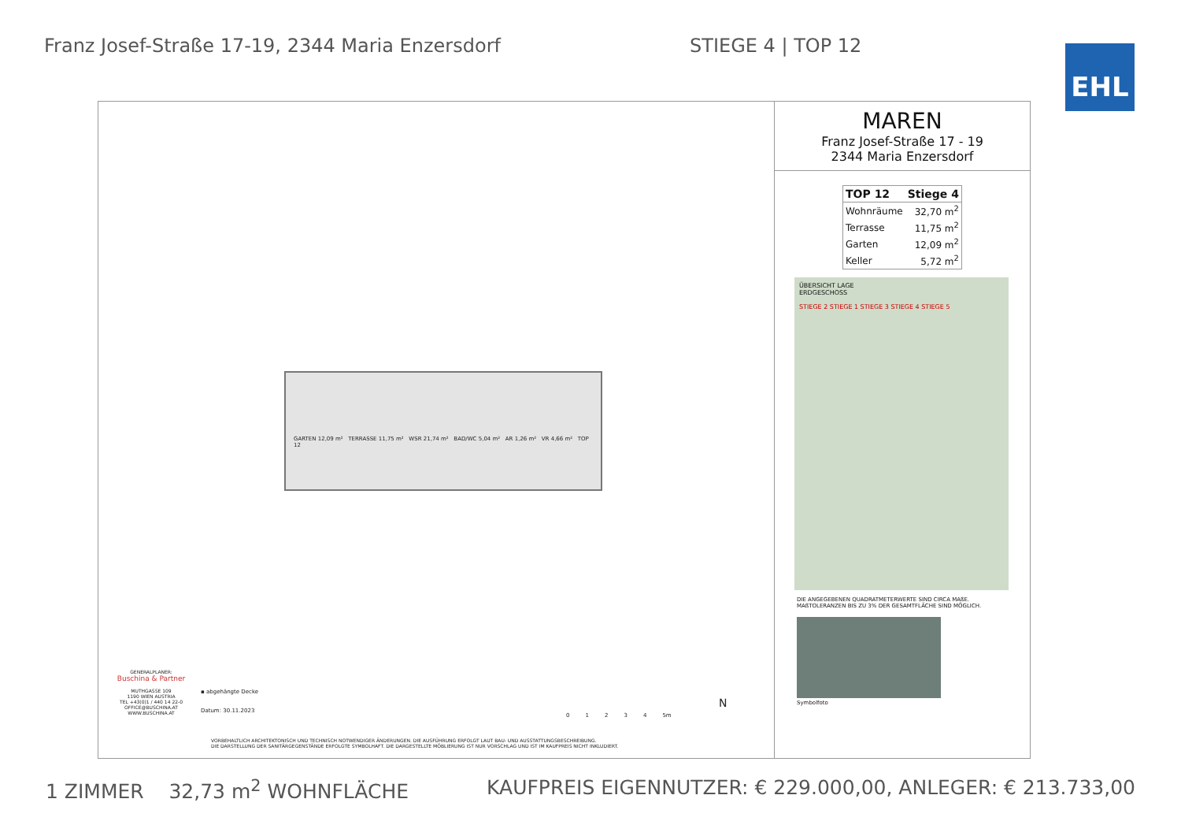Franz Josef-Straße 17-19, 2344 Maria Enzersdorf STIEGE 4 | TOP 12
EHL
GARTEN 12,09 m² TERRASSE 11,75 m² WSR 21,74 m² BAD/WC 5,04 m² AR 1,26 m² VR 4,66 m² TOP 12
GENERALPLANER:
Buschina & Partner
MUTHGASSE 109
1190 WIEN AUSTRIA
TEL +43(0)1 / 440 14 22-0
OFFICE@BUSCHINA.AT
WWW.BUSCHINA.AT
▪ abgehängte Decke
Datum: 30.11.2023
0 1 2 3 4 5m
N
VORBEHALTLICH ARCHITEKTONISCH UND TECHNISCH NOTWENDIGER ÄNDERUNGEN. DIE AUSFÜHRUNG ERFOLGT LAUT BAU- UND AUSSTATTUNGSBESCHREIBUNG.
DIE DARSTELLUNG DER SANITÄRGEGENSTÄNDE ERFOLGTE SYMBOLHAFT. DIE DARGESTELLTE MÖBLIERUNG IST NUR VORSCHLAG UND IST IM KAUFPREIS NICHT INKLUDIERT.
MAREN
Franz Josef-Straße 17 - 19
2344 Maria Enzersdorf
| TOP 12 | Stiege 4 |
| --- | --- |
| Wohnräume | 32,70 m<sup>2</sup> |
| Terrasse | 11,75 m<sup>2</sup> |
| Garten | 12,09 m<sup>2</sup> |
| Keller | 5,72 m<sup>2</sup> |
ÜBERSICHT LAGE
ERDGESCHOSS
STIEGE 2 STIEGE 1 STIEGE 3 STIEGE 4 STIEGE 5
DIE ANGEGEBENEN QUADRATMETERWERTE SIND CIRCA MAßE.
MAßTOLERANZEN BIS ZU 3% DER GESAMTFLÄCHE SIND MÖGLICH.
Symbolfoto
1 ZIMMER 32,73 m<sup>2</sup> WOHNFLÄCHE
KAUFPREIS EIGENNUTZER: € 229.000,00, ANLEGER: € 213.733,00